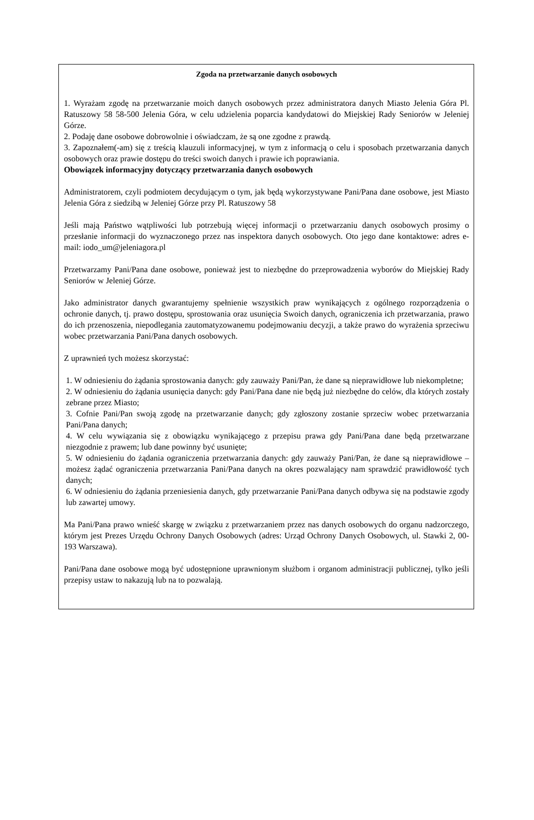Zgoda na przetwarzanie danych osobowych
1. Wyrażam zgodę na przetwarzanie moich danych osobowych przez administratora danych Miasto Jelenia Góra Pl. Ratuszowy 58 58-500 Jelenia Góra, w celu udzielenia poparcia kandydatowi do Miejskiej Rady Seniorów w Jeleniej Górze.
2. Podaję dane osobowe dobrowolnie i oświadczam, że są one zgodne z prawdą.
3. Zapoznałem(-am) się z treścią klauzuli informacyjnej, w tym z informacją o celu i sposobach przetwarzania danych osobowych oraz prawie dostępu do treści swoich danych i prawie ich poprawiania.
Obowiązek informacyjny dotyczący przetwarzania danych osobowych
Administratorem, czyli podmiotem decydującym o tym, jak będą wykorzystywane Pani/Pana dane osobowe, jest Miasto Jelenia Góra z siedzibą w Jeleniej Górze przy Pl. Ratuszowy 58
Jeśli mają Państwo wątpliwości lub potrzebują więcej informacji o przetwarzaniu danych osobowych prosimy o przesłanie informacji do wyznaczonego przez nas inspektora danych osobowych. Oto jego dane kontaktowe: adres e-mail: iodo_um@jeleniagora.pl
Przetwarzamy Pani/Pana dane osobowe, ponieważ jest to niezbędne do przeprowadzenia wyborów do Miejskiej Rady Seniorów w Jeleniej Górze.
Jako administrator danych gwarantujemy spełnienie wszystkich praw wynikających z ogólnego rozporządzenia o ochronie danych, tj. prawo dostępu, sprostowania oraz usunięcia Swoich danych, ograniczenia ich przetwarzania, prawo do ich przenoszenia, niepodlegania zautomatyzowanemu podejmowaniu decyzji, a także prawo do wyrażenia sprzeciwu wobec przetwarzania Pani/Pana danych osobowych.
Z uprawnień tych możesz skorzystać:
1. W odniesieniu do żądania sprostowania danych: gdy zauważy Pani/Pan, że dane są nieprawidłowe lub niekompletne;
2. W odniesieniu do żądania usunięcia danych: gdy Pani/Pana dane nie będą już niezbędne do celów, dla których zostały zebrane przez Miasto;
3. Cofnie Pani/Pan swoją zgodę na przetwarzanie danych; gdy zgłoszony zostanie sprzeciw wobec przetwarzania Pani/Pana danych;
4. W celu wywiązania się z obowiązku wynikającego z przepisu prawa gdy Pani/Pana dane będą przetwarzane niezgodnie z prawem; lub dane powinny być usunięte;
5. W odniesieniu do żądania ograniczenia przetwarzania danych: gdy zauważy Pani/Pan, że dane są nieprawidłowe –możesz żądać ograniczenia przetwarzania Pani/Pana danych na okres pozwalający nam sprawdzić prawidłowość tych danych;
6. W odniesieniu do żądania przeniesienia danych, gdy przetwarzanie Pani/Pana danych odbywa się na podstawie zgody lub zawartej umowy.
Ma Pani/Pana prawo wnieść skargę w związku z przetwarzaniem przez nas danych osobowych do organu nadzorczego, którym jest Prezes Urzędu Ochrony Danych Osobowych (adres: Urząd Ochrony Danych Osobowych, ul. Stawki 2, 00-193 Warszawa).
Pani/Pana dane osobowe mogą być udostępnione uprawnionym służbom i organom administracji publicznej, tylko jeśli przepisy ustaw to nakazują lub na to pozwalają.